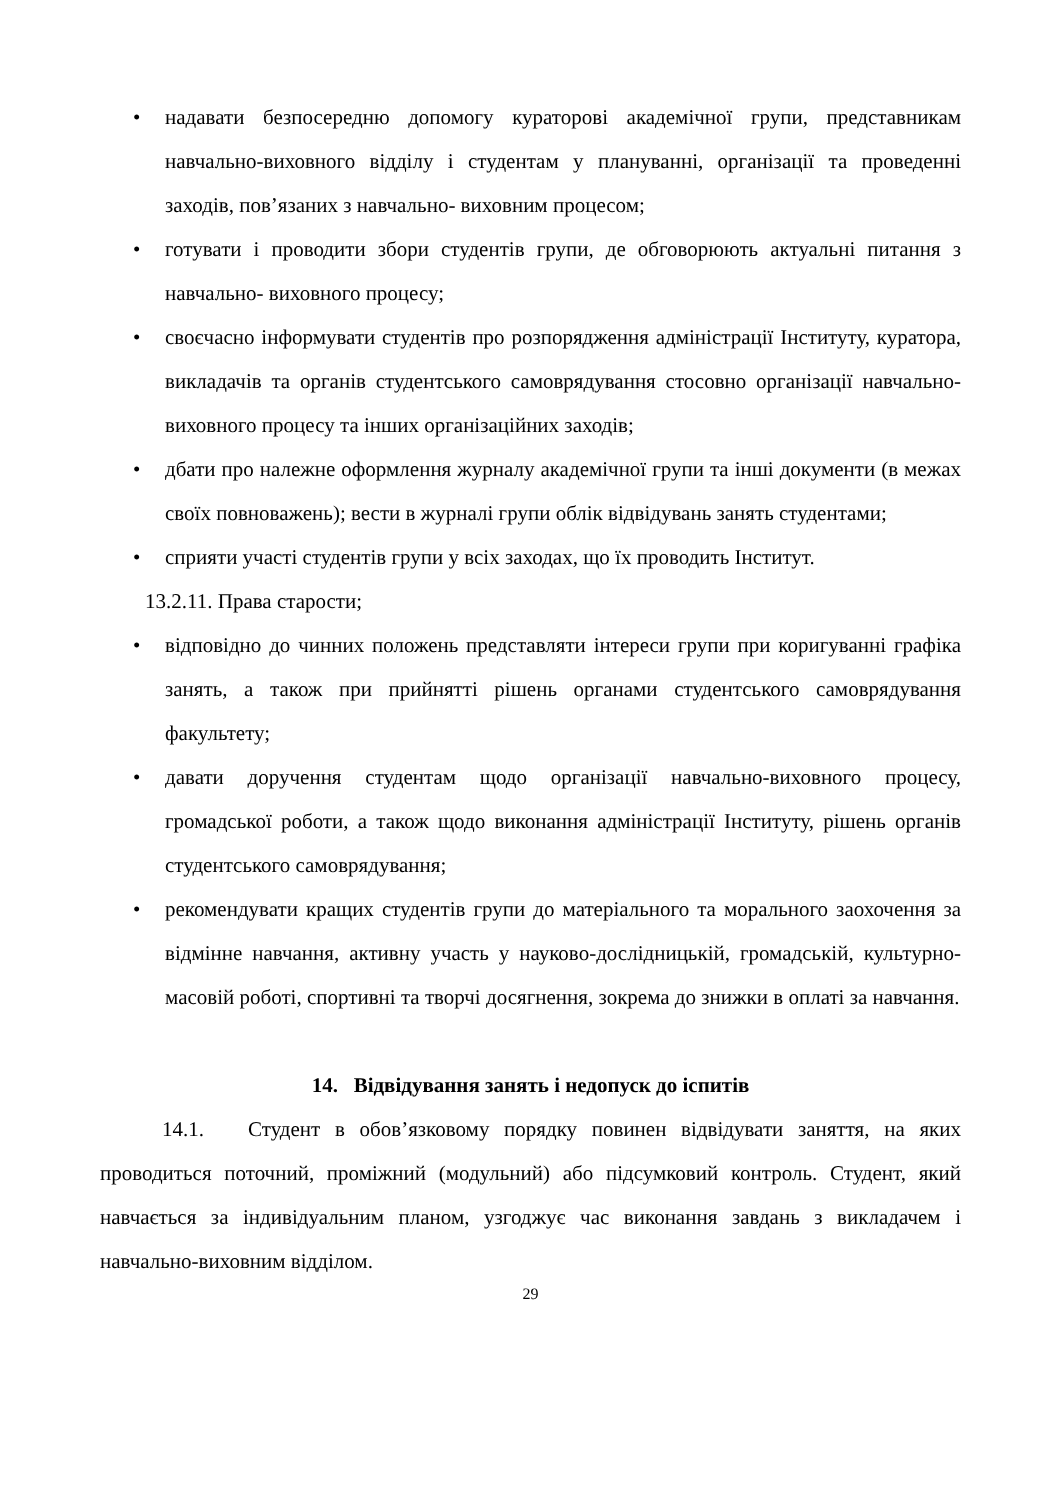• надавати безпосередню допомогу кураторові академічної групи, представникам навчально-виховного відділу і студентам у плануванні, організації та проведенні заходів, пов’язаних з навчально- виховним процесом;
• готувати і проводити збори студентів групи, де обговорюють актуальні питання з навчально- виховного процесу;
• своєчасно інформувати студентів про розпорядження адміністрації Інституту, куратора, викладачів та органів студентського самоврядування стосовно організації навчально-виховного процесу та інших організаційних заходів;
• дбати про належне оформлення журналу академічної групи та інші документи (в межах своїх повноважень); вести в журналі групи облік відвідувань занять студентами;
• сприяти участі студентів групи у всіх заходах, що їх проводить Інститут.
13.2.11. Права старости;
• відповідно до чинних положень представляти інтереси групи при коригуванні графіка занять, а також при прийнятті рішень органами студентського самоврядування факультету;
• давати доручення студентам щодо організації навчально-виховного процесу, громадської роботи, а також щодо виконання адміністрації Інституту, рішень органів студентського самоврядування;
• рекомендувати кращих студентів групи до матеріального та морального заохочення за відмінне навчання, активну участь у науково-дослідницькій, громадській, культурно-масовій роботі, спортивні та творчі досягнення, зокрема до знижки в оплаті за навчання.
14. Відвідування занять і недопуск до іспитів
14.1. Студент в обов’язковому порядку повинен відвідувати заняття, на яких проводиться поточний, проміжний (модульний) або підсумковий контроль. Студент, який навчається за індивідуальним планом, узгоджує час виконання завдань з викладачем і навчально-виховним відділом.
29